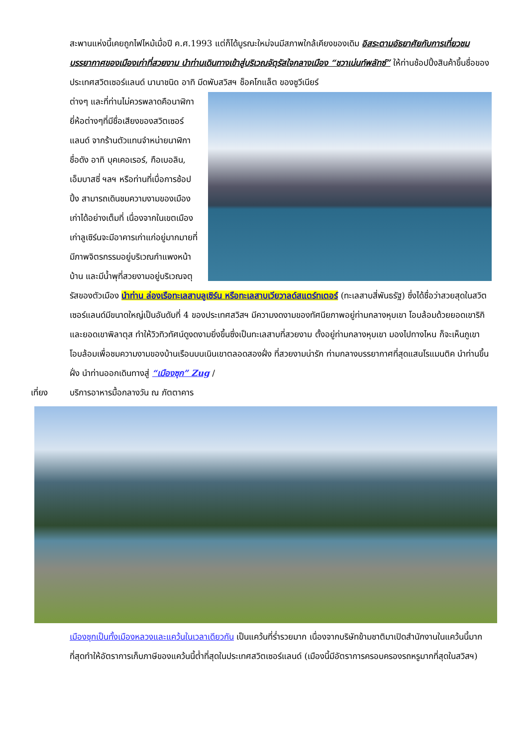สะพานแห่งนี้เคยถูกไฟไหม้เมื่อปี ค.ศ.1993 แต่ก็ได้บูรณะใหม่จนมีสภาพใกล้เคียงของเดิม อิสระตามอัธยาศัยกับการเที่ยวชมบรรยากาศของเมืองเก่าที่สวยงาม นำท่านเดินทางเข้าสู่บริเวณจัตุรัสใจกลางเมือง “ชวาเน่นท์พลัทซ์” ให้ท่านช้อปปิ้งสินค้าขึ้นชื่อของประเทศสวิตเซอร์แลนด์ นานาชนิด อาทิ มีดพับสวิสฯ ช็อคโกแล็ต ของซูวีเนียร์
ต่างๆ และที่ท่านไม่ควรพลาดคือนาฬิกายี่ห้อต่างๆที่มีชื่อเสียงของสวิตเซอร์แลนด์ จากร้านตัวแทนจำหน่ายนาฬิกาชื่อดัง อาทิ บุคเคอเรอร์, กือเบอลิน, เอ็มบาสซี่ ฯลฯ หรือท่านที่เบื่อการช้อปปิ้ง สามารถเดินชมความงามของเมืองเก่าได้อย่างเต็มที่ เนื่องจากในเขตเมืองเก่าลูเซิร์นจะมีอาคารเก่าแก่อยู่มากมายที่มีภาพจิตรกรรมอยู่บริเวณกำแพงหน้าบ้าน และมีน้ำพุที่สวยงามอยู่บริเวณจตุรัสของตัวเมือง นำท่าน ล่องเรือทะเลสาบลูเซิร์น หรือทะเลสาบเวียวาลด์สแตร์ทเตอร์ (ทะเลสาบสี่พันธรัฐ) ซึ่งได้ชื่อว่าสวยสุดในสวิตเซอร์แลนด์มีขนาดใหญ่เป็นอันดับที่ 4 ของประเทศสวิสฯ มีความงดงามของทัศนียภาพอยู่ท่ามกลางหุบเขา โอบล้อมด้วยยอดเขาริกิและยอดเขาพิลาตุส ทำให้วิวทิวทัศน์ดูงดงามยิ่งขึ้นซึ่งเป็นทะเลสาบที่สวยงาม ตั้งอยู่ท่ามกลางหุบเขา มองไปทางไหน ก็จะเห็นภูเขาโอบล้อมเพื่อชมความงามของบ้านเรือนบนเนินเขาตลอดสองฝั่ง ที่สวยงามน่ารัก ท่ามกลางบรรยากาศที่สุดแสนโรแมนติค นำท่านขึ้นฝั่ง นำท่านออกเดินทางสู่ “เมืองซุก” Zug /
เที่ยง บริการอาหารมื้อกลางวัน ณ ภัตตาคาร
เมืองซุกเป็นทั้งเมืองหลวงและแคว้นในเวลาเดียวกัน เป็นแคว้นที่ร่ำรวยมาก เนื่องจากบริษัทข้ามชาติมาเปิดสำนักงานในแคว้นนี้มากที่สุดทำให้อัตราการเก็บภาษีของแคว้นนี้ต่ำที่สุดในประเทศสวิตเซอร์แลนด์ (เมืองนี้มีอัตราการครอบครองรถหรูมากที่สุดในสวิสฯ)